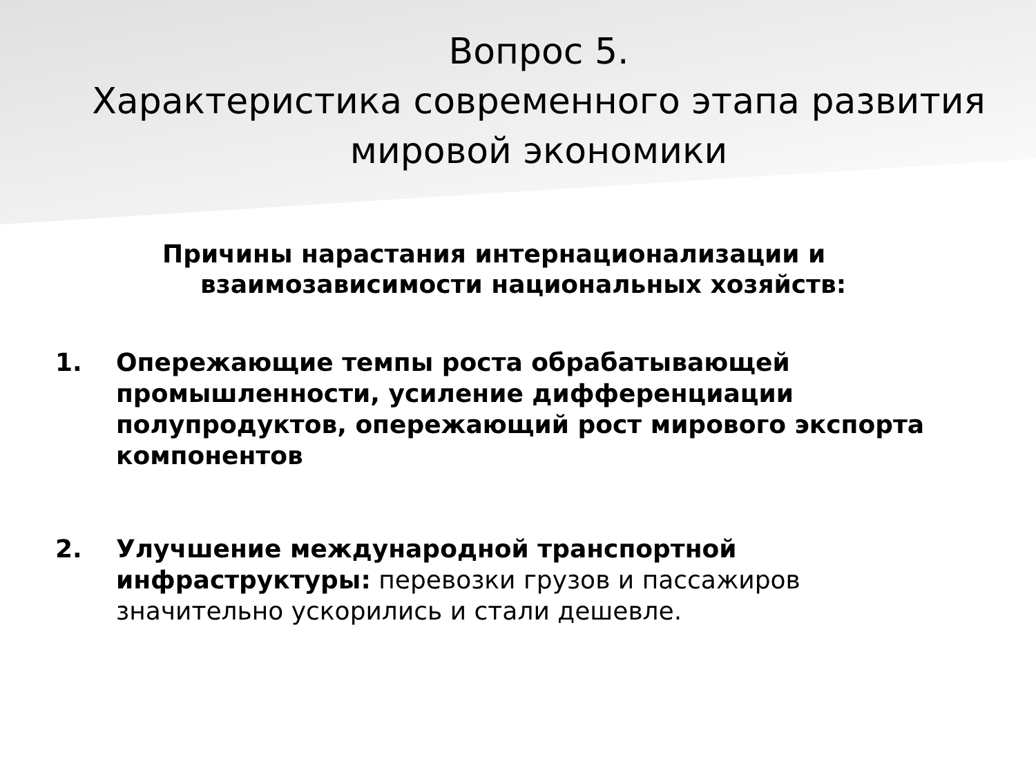Вопрос 5.
Характеристика современного этапа развития
мировой экономики
Причины нарастания интернационализации и
взаимозависимости национальных хозяйств:
1. Опережающие темпы роста обрабатывающей промышленности, усиление дифференциации полупродуктов, опережающий рост мирового экспорта компонентов
2. Улучшение международной транспортной инфраструктуры: перевозки грузов и пассажиров значительно ускорились и стали дешевле.